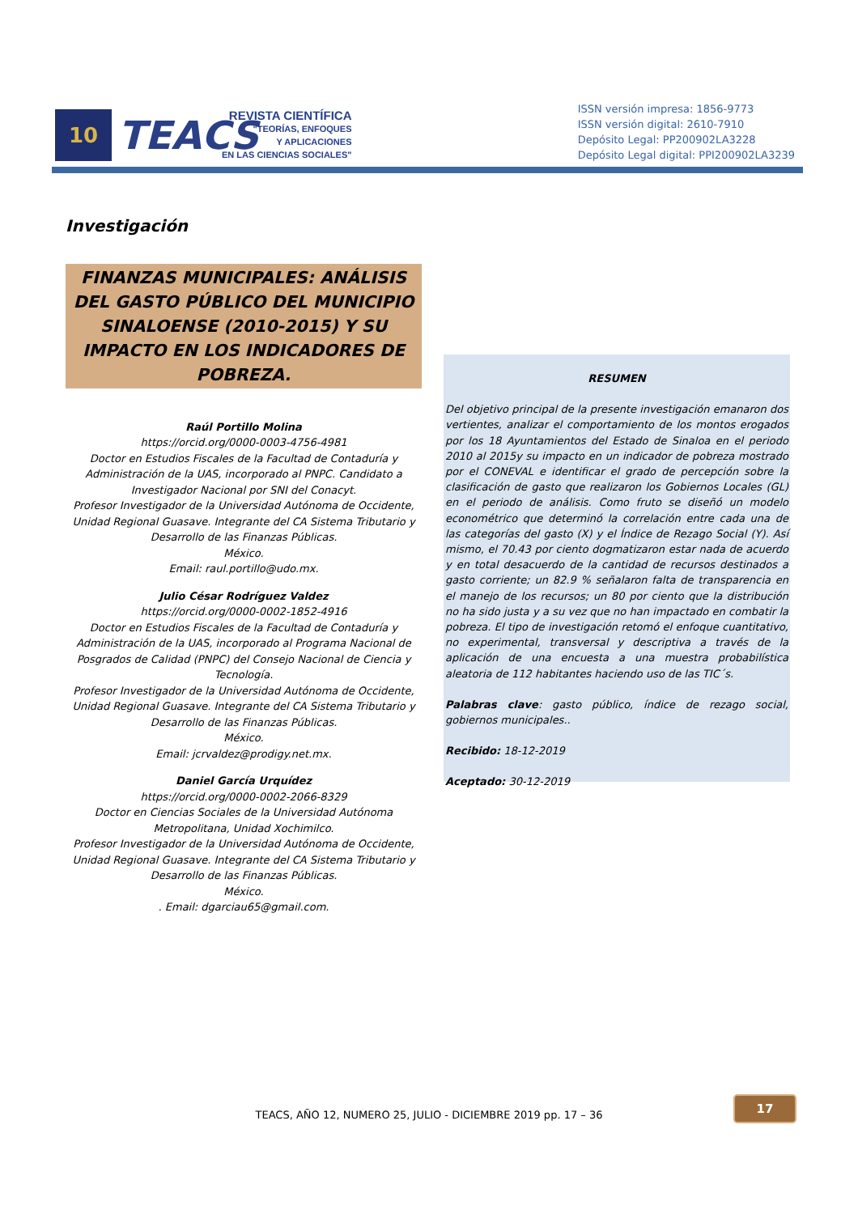10
TEACS
REVISTA CIENTÍFICA
"TEORÍAS, ENFOQUES
Y APLICACIONES
EN LAS CIENCIAS SOCIALES"
ISSN versión impresa: 1856-9773
ISSN versión digital: 2610-7910
Depósito Legal: PP200902LA3228
Depósito Legal digital: PPI200902LA3239
Investigación
FINANZAS MUNICIPALES: ANÁLISIS DEL GASTO PÚBLICO DEL MUNICIPIO SINALOENSE (2010-2015) Y SU IMPACTO EN LOS INDICADORES DE POBREZA.
Raúl Portillo Molina
https://orcid.org/0000-0003-4756-4981
Doctor en Estudios Fiscales de la Facultad de Contaduría y Administración de la UAS, incorporado al PNPC. Candidato a Investigador Nacional por SNI del Conacyt.
Profesor Investigador de la Universidad Autónoma de Occidente, Unidad Regional Guasave. Integrante del CA Sistema Tributario y Desarrollo de las Finanzas Públicas.
México.
Email: raul.portillo@udo.mx.
Julio César Rodríguez Valdez
https://orcid.org/0000-0002-1852-4916
Doctor en Estudios Fiscales de la Facultad de Contaduría y Administración de la UAS, incorporado al Programa Nacional de Posgrados de Calidad (PNPC) del Consejo Nacional de Ciencia y Tecnología.
Profesor Investigador de la Universidad Autónoma de Occidente, Unidad Regional Guasave. Integrante del CA Sistema Tributario y Desarrollo de las Finanzas Públicas.
México.
Email: jcrvaldez@prodigy.net.mx.
Daniel García Urquídez
https://orcid.org/0000-0002-2066-8329
Doctor en Ciencias Sociales de la Universidad Autónoma Metropolitana, Unidad Xochimilco.
Profesor Investigador de la Universidad Autónoma de Occidente, Unidad Regional Guasave. Integrante del CA Sistema Tributario y Desarrollo de las Finanzas Públicas.
México.
. Email: dgarciau65@gmail.com.
RESUMEN
Del objetivo principal de la presente investigación emanaron dos vertientes, analizar el comportamiento de los montos erogados por los 18 Ayuntamientos del Estado de Sinaloa en el periodo 2010 al 2015y su impacto en un indicador de pobreza mostrado por el CONEVAL e identificar el grado de percepción sobre la clasificación de gasto que realizaron los Gobiernos Locales (GL) en el periodo de análisis. Como fruto se diseñó un modelo econométrico que determinó la correlación entre cada una de las categorías del gasto (X) y el Índice de Rezago Social (Y). Así mismo, el 70.43 por ciento dogmatizaron estar nada de acuerdo y en total desacuerdo de la cantidad de recursos destinados a gasto corriente; un 82.9 % señalaron falta de transparencia en el manejo de los recursos; un 80 por ciento que la distribución no ha sido justa y a su vez que no han impactado en combatir la pobreza. El tipo de investigación retomó el enfoque cuantitativo, no experimental, transversal y descriptiva a través de la aplicación de una encuesta a una muestra probabilística aleatoria de 112 habitantes haciendo uso de las TIC´s.
Palabras clave: gasto público, índice de rezago social, gobiernos municipales..
Recibido: 18-12-2019
Aceptado: 30-12-2019
17
TEACS, AÑO 12, NUMERO 25, JULIO - DICIEMBRE 2019 pp. 17 – 36